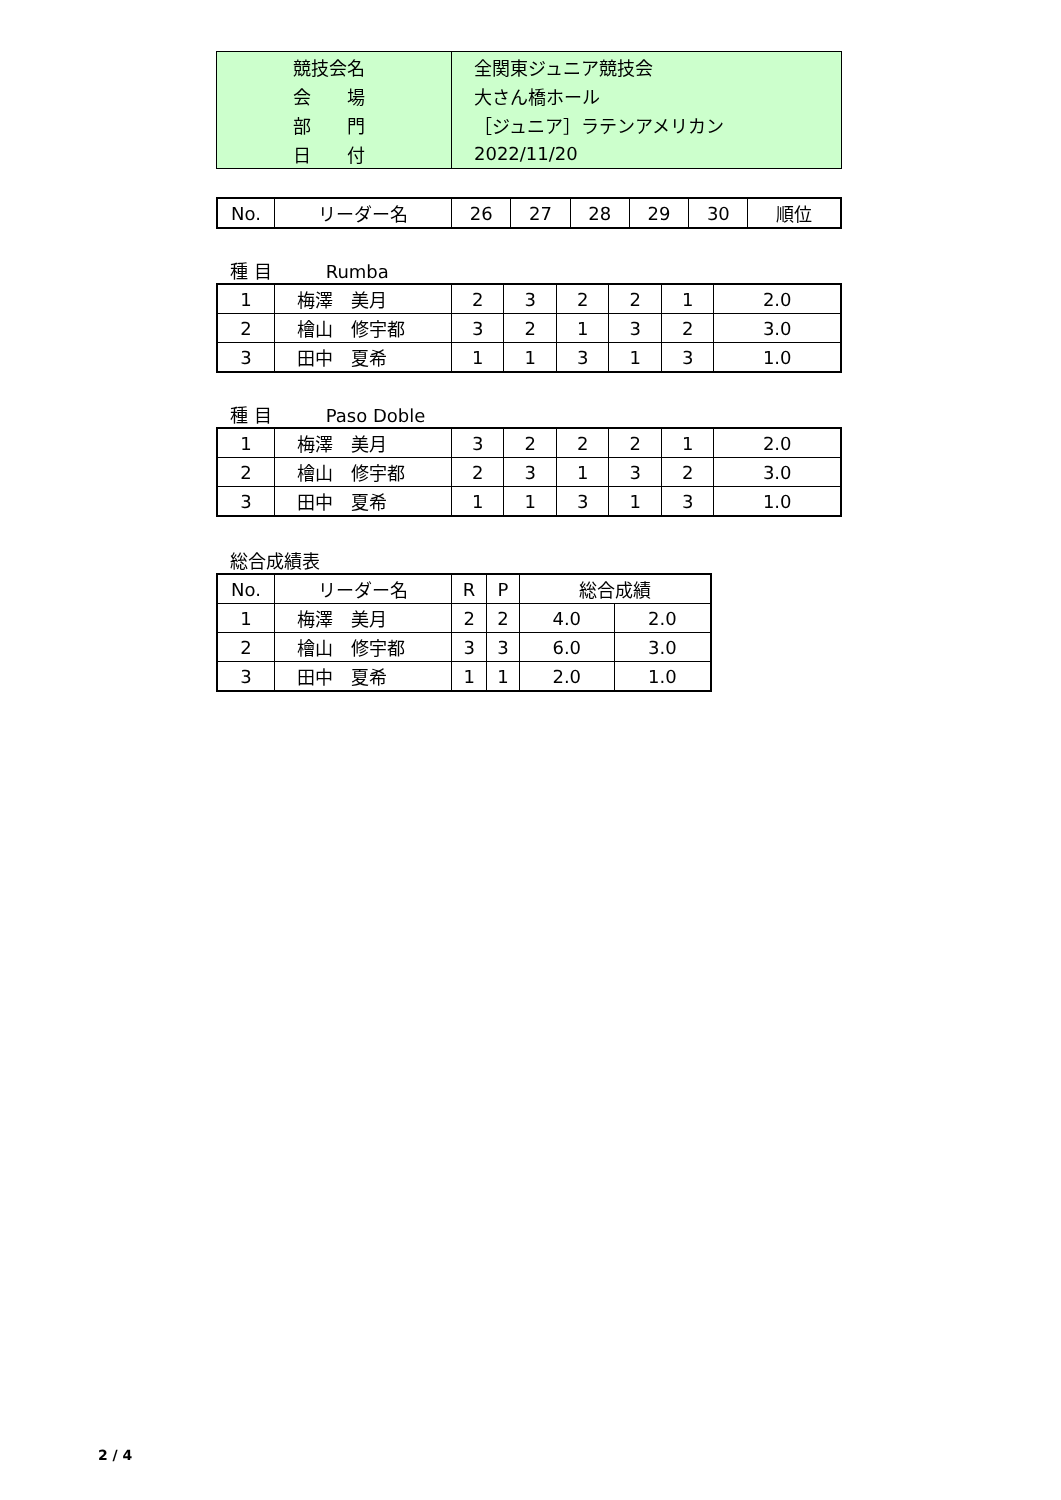| 競技会名 | 全関東ジュニア競技会 |
| 会 場 | 大さん橋ホール |
| 部 門 | ［ジュニア］ラテンアメリカン |
| 日 付 | 2022/11/20 |
| No. | リーダー名 | 26 | 27 | 28 | 29 | 30 | 順位 |
| --- | --- | --- | --- | --- | --- | --- | --- |
種 目　　　Rumba
| 1 | 梅澤 美月 | 2 | 3 | 2 | 2 | 1 | 2.0 |
| 2 | 檜山 修宇都 | 3 | 2 | 1 | 3 | 2 | 3.0 |
| 3 | 田中 夏希 | 1 | 1 | 3 | 1 | 3 | 1.0 |
種 目　　　Paso Doble
| 1 | 梅澤 美月 | 3 | 2 | 2 | 2 | 1 | 2.0 |
| 2 | 檜山 修宇都 | 2 | 3 | 1 | 3 | 2 | 3.0 |
| 3 | 田中 夏希 | 1 | 1 | 3 | 1 | 3 | 1.0 |
総合成績表
| No. | リーダー名 | R | P | 総合成績 | |
| --- | --- | --- | --- | --- | --- |
| 1 | 梅澤 美月 | 2 | 2 | 4.0 | 2.0 |
| 2 | 檜山 修宇都 | 3 | 3 | 6.0 | 3.0 |
| 3 | 田中 夏希 | 1 | 1 | 2.0 | 1.0 |
2 / 4